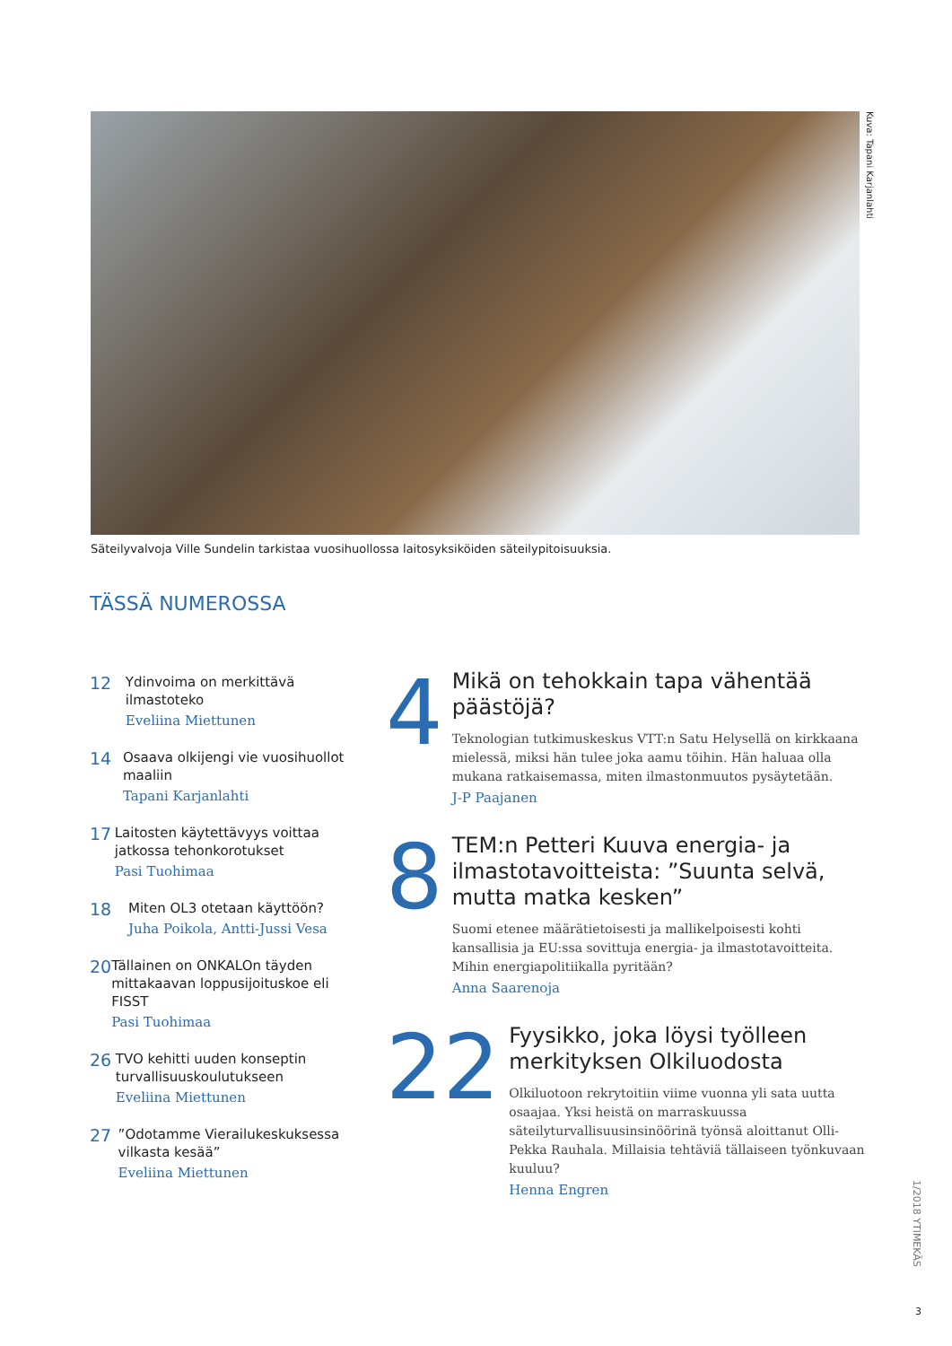Kuva: Tapani Karjanlahti
Säteilyvalvoja Ville Sundelin tarkistaa vuosihuollossa laitosyksiköiden säteilypitoisuuksia.
TÄSSÄ NUMEROSSA
12
Ydinvoima on merkittävä ilmastoteko
Eveliina Miettunen
14
Osaava olkijengi vie vuosihuollot maaliin
Tapani Karjanlahti
17
Laitosten käytettävyys voittaa jatkossa tehonkorotukset
Pasi Tuohimaa
18
Miten OL3 otetaan käyttöön?
Juha Poikola, Antti-Jussi Vesa
20
Tällainen on ONKALOn täyden mittakaavan loppusijoituskoe eli FISST
Pasi Tuohimaa
26
TVO kehitti uuden konseptin turvallisuuskoulutukseen
Eveliina Miettunen
27
”Odotamme Vierailukeskuksessa vilkasta kesää”
Eveliina Miettunen
4
Mikä on tehokkain tapa vähentää päästöjä?
Teknologian tutkimuskeskus VTT:n Satu Helysellä on kirkkaana mielessä, miksi hän tulee joka aamu töihin. Hän haluaa olla mukana ratkaisemassa, miten ilmastonmuutos pysäytetään.
J-P Paajanen
8
TEM:n Petteri Kuuva energia- ja ilmastotavoitteista: ”Suunta selvä, mutta matka kesken”
Suomi etenee määrätietoisesti ja mallikelpoisesti kohti kansallisia ja EU:ssa sovittuja energia- ja ilmastotavoitteita. Mihin energiapolitiikalla pyritään?
Anna Saarenoja
22
Fyysikko, joka löysi työlleen merkityksen Olkiluodosta
Olkiluotoon rekrytoitiin viime vuonna yli sata uutta osaajaa. Yksi heistä on marraskuussa säteilyturvallisuusinsinöörinä työnsä aloittanut Olli-Pekka Rauhala. Millaisia tehtäviä tällaiseen työnkuvaan kuuluu?
Henna Engren
1/2018 YTIMEKÄS
3